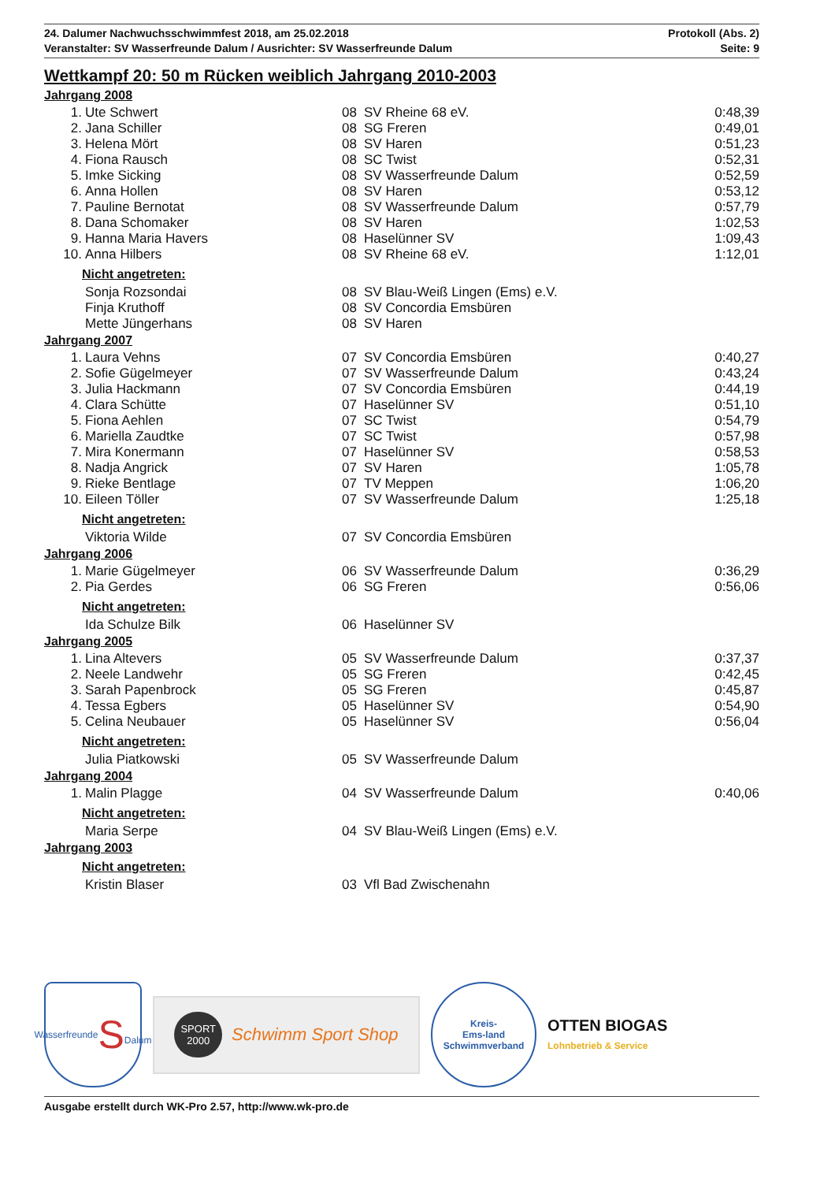24. Dalumer Nachwuchsschwimmfest 2018, am 25.02.2018
Veranstalter: SV Wasserfreunde Dalum / Ausrichter: SV Wasserfreunde Dalum
Protokoll (Abs. 2)
Seite: 9
Wettkampf 20: 50 m Rücken weiblich Jahrgang 2010-2003
Jahrgang 2008
| 1. | Ute Schwert | 08 | SV Rheine 68 eV. | 0:48,39 |
| 2. | Jana Schiller | 08 | SG Freren | 0:49,01 |
| 3. | Helena Mört | 08 | SV Haren | 0:51,23 |
| 4. | Fiona Rausch | 08 | SC Twist | 0:52,31 |
| 5. | Imke Sicking | 08 | SV Wasserfreunde Dalum | 0:52,59 |
| 6. | Anna Hollen | 08 | SV Haren | 0:53,12 |
| 7. | Pauline Bernotat | 08 | SV Wasserfreunde Dalum | 0:57,79 |
| 8. | Dana Schomaker | 08 | SV Haren | 1:02,53 |
| 9. | Hanna Maria Havers | 08 | Haselünner SV | 1:09,43 |
| 10. | Anna Hilbers | 08 | SV Rheine 68 eV. | 1:12,01 |
Nicht angetreten:
| | Sonja Rozsondai | 08 | SV Blau-Weiß Lingen (Ems) e.V. | |
| | Finja Kruthoff | 08 | SV Concordia Emsbüren | |
| | Mette Jüngerhans | 08 | SV Haren | |
Jahrgang 2007
| 1. | Laura Vehns | 07 | SV Concordia Emsbüren | 0:40,27 |
| 2. | Sofie Gügelmeyer | 07 | SV Wasserfreunde Dalum | 0:43,24 |
| 3. | Julia Hackmann | 07 | SV Concordia Emsbüren | 0:44,19 |
| 4. | Clara Schütte | 07 | Haselünner SV | 0:51,10 |
| 5. | Fiona Aehlen | 07 | SC Twist | 0:54,79 |
| 6. | Mariella Zaudtke | 07 | SC Twist | 0:57,98 |
| 7. | Mira Konermann | 07 | Haselünner SV | 0:58,53 |
| 8. | Nadja Angrick | 07 | SV Haren | 1:05,78 |
| 9. | Rieke Bentlage | 07 | TV Meppen | 1:06,20 |
| 10. | Eileen Töller | 07 | SV Wasserfreunde Dalum | 1:25,18 |
Nicht angetreten:
| | Viktoria Wilde | 07 | SV Concordia Emsbüren | |
Jahrgang 2006
| 1. | Marie Gügelmeyer | 06 | SV Wasserfreunde Dalum | 0:36,29 |
| 2. | Pia Gerdes | 06 | SG Freren | 0:56,06 |
Nicht angetreten:
| | Ida Schulze Bilk | 06 | Haselünner SV | |
Jahrgang 2005
| 1. | Lina Altevers | 05 | SV Wasserfreunde Dalum | 0:37,37 |
| 2. | Neele Landwehr | 05 | SG Freren | 0:42,45 |
| 3. | Sarah Papenbrock | 05 | SG Freren | 0:45,87 |
| 4. | Tessa Egbers | 05 | Haselünner SV | 0:54,90 |
| 5. | Celina Neubauer | 05 | Haselünner SV | 0:56,04 |
Nicht angetreten:
| | Julia Piatkowski | 05 | SV Wasserfreunde Dalum | |
Jahrgang 2004
| 1. | Malin Plagge | 04 | SV Wasserfreunde Dalum | 0:40,06 |
Nicht angetreten:
| | Maria Serpe | 04 | SV Blau-Weiß Lingen (Ems) e.V. | |
Jahrgang 2003
Nicht angetreten:
| | Kristin Blaser | 03 | Vfl Bad Zwischenahn | |
Wasserfreunde
S
Dalum
SPORT
2000 Schwimm Sport Shop
Kreis-
Ems-land
Schwimmverband
OTTEN BIOGAS
Lohnbetrieb & Service
Ausgabe erstellt durch WK-Pro 2.57, http://www.wk-pro.de